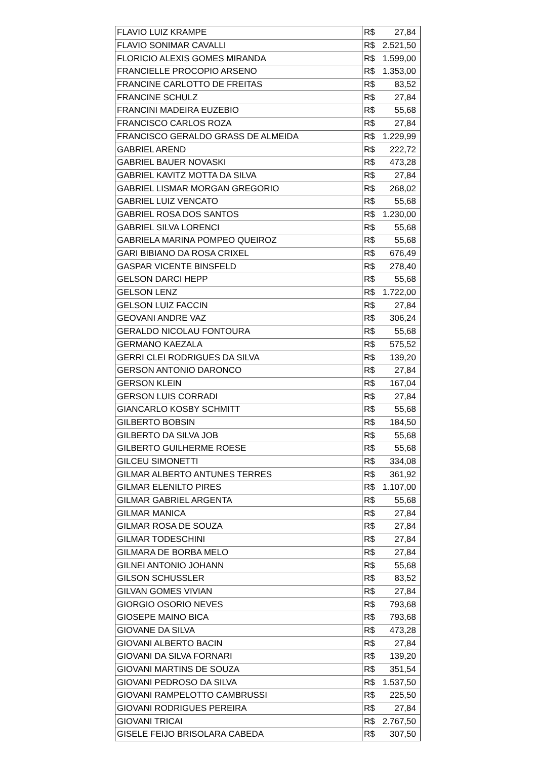| FLAVIO LUIZ KRAMPE | R$ 27,84 |
| FLAVIO SONIMAR CAVALLI | R$ 2.521,50 |
| FLORICIO ALEXIS GOMES MIRANDA | R$ 1.599,00 |
| FRANCIELLE PROCOPIO ARSENO | R$ 1.353,00 |
| FRANCINE CARLOTTO DE FREITAS | R$ 83,52 |
| FRANCINE SCHULZ | R$ 27,84 |
| FRANCINI MADEIRA EUZEBIO | R$ 55,68 |
| FRANCISCO CARLOS ROZA | R$ 27,84 |
| FRANCISCO GERALDO GRASS DE ALMEIDA | R$ 1.229,99 |
| GABRIEL AREND | R$ 222,72 |
| GABRIEL BAUER NOVASKI | R$ 473,28 |
| GABRIEL KAVITZ MOTTA DA SILVA | R$ 27,84 |
| GABRIEL LISMAR MORGAN GREGORIO | R$ 268,02 |
| GABRIEL LUIZ VENCATO | R$ 55,68 |
| GABRIEL ROSA DOS SANTOS | R$ 1.230,00 |
| GABRIEL SILVA LORENCI | R$ 55,68 |
| GABRIELA MARINA POMPEO QUEIROZ | R$ 55,68 |
| GARI BIBIANO DA ROSA CRIXEL | R$ 676,49 |
| GASPAR VICENTE BINSFELD | R$ 278,40 |
| GELSON DARCI HEPP | R$ 55,68 |
| GELSON LENZ | R$ 1.722,00 |
| GELSON LUIZ FACCIN | R$ 27,84 |
| GEOVANI ANDRE VAZ | R$ 306,24 |
| GERALDO NICOLAU FONTOURA | R$ 55,68 |
| GERMANO KAEZALA | R$ 575,52 |
| GERRI CLEI RODRIGUES DA SILVA | R$ 139,20 |
| GERSON ANTONIO DARONCO | R$ 27,84 |
| GERSON KLEIN | R$ 167,04 |
| GERSON LUIS CORRADI | R$ 27,84 |
| GIANCARLO KOSBY SCHMITT | R$ 55,68 |
| GILBERTO BOBSIN | R$ 184,50 |
| GILBERTO DA SILVA JOB | R$ 55,68 |
| GILBERTO GUILHERME ROESE | R$ 55,68 |
| GILCEU SIMONETTI | R$ 334,08 |
| GILMAR ALBERTO ANTUNES TERRES | R$ 361,92 |
| GILMAR ELENILTO PIRES | R$ 1.107,00 |
| GILMAR GABRIEL ARGENTA | R$ 55,68 |
| GILMAR MANICA | R$ 27,84 |
| GILMAR ROSA DE SOUZA | R$ 27,84 |
| GILMAR TODESCHINI | R$ 27,84 |
| GILMARA DE BORBA MELO | R$ 27,84 |
| GILNEI ANTONIO JOHANN | R$ 55,68 |
| GILSON SCHUSSLER | R$ 83,52 |
| GILVAN GOMES VIVIAN | R$ 27,84 |
| GIORGIO OSORIO NEVES | R$ 793,68 |
| GIOSEPE MAINO BICA | R$ 793,68 |
| GIOVANE DA SILVA | R$ 473,28 |
| GIOVANI ALBERTO BACIN | R$ 27,84 |
| GIOVANI DA SILVA FORNARI | R$ 139,20 |
| GIOVANI MARTINS DE SOUZA | R$ 351,54 |
| GIOVANI PEDROSO DA SILVA | R$ 1.537,50 |
| GIOVANI RAMPELOTTO CAMBRUSSI | R$ 225,50 |
| GIOVANI RODRIGUES PEREIRA | R$ 27,84 |
| GIOVANI TRICAI | R$ 2.767,50 |
| GISELE FEIJO BRISOLARA CABEDA | R$ 307,50 |